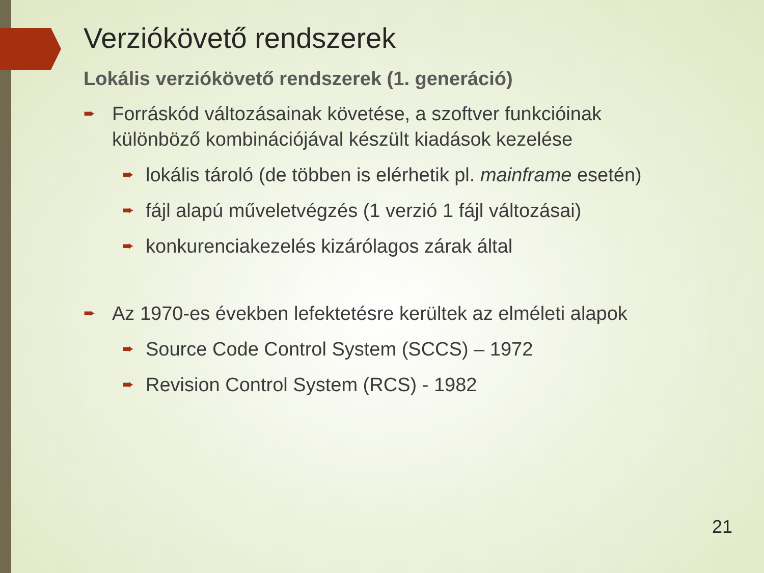Verziókövető rendszerek
Lokális verziókövető rendszerek (1. generáció)
➨ Forráskód változásainak követése, a szoftver funkcióinak különböző kombinációjával készült kiadások kezelése
➨ lokális tároló (de többen is elérhetik pl. mainframe esetén)
➨ fájl alapú műveletvégzés (1 verzió 1 fájl változásai)
➨ konkurenciakezelés kizárólagos zárak által
➨ Az 1970-es években lefektetésre kerültek az elméleti alapok
➨ Source Code Control System (SCCS) – 1972
➨ Revision Control System (RCS) - 1982
21